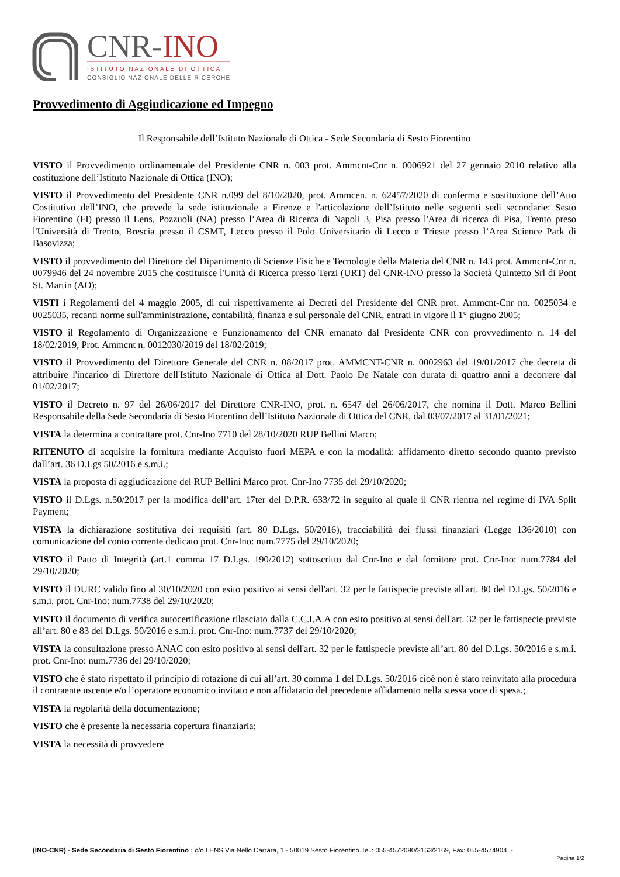CNR-INO
ISTITUTO NAZIONALE DI OTTICA
CONSIGLIO NAZIONALE DELLE RICERCHE
Provvedimento di Aggiudicazione ed Impegno
Il Responsabile dell’Istituto Nazionale di Ottica - Sede Secondaria di Sesto Fiorentino
VISTO il Provvedimento ordinamentale del Presidente CNR n. 003 prot. Ammcnt-Cnr n. 0006921 del 27 gennaio 2010 relativo alla costituzione dell’Istituto Nazionale di Ottica (INO);
VISTO il Provvedimento del Presidente CNR n.099 del 8/10/2020, prot. Ammcen. n. 62457/2020 di conferma e sostituzione dell’Atto Costitutivo dell’INO, che prevede la sede istituzionale a Firenze e l'articolazione dell’Istituto nelle seguenti sedi secondarie: Sesto Fiorentino (FI) presso il Lens, Pozzuoli (NA) presso l’Area di Ricerca di Napoli 3, Pisa presso l'Area di ricerca di Pisa, Trento preso l'Università di Trento, Brescia presso il CSMT, Lecco presso il Polo Universitario di Lecco e Trieste presso l’Area Science Park di Basovizza;
VISTO il provvedimento del Direttore del Dipartimento di Scienze Fisiche e Tecnologie della Materia del CNR n. 143 prot. Ammcnt-Cnr n. 0079946 del 24 novembre 2015 che costituisce l'Unità di Ricerca presso Terzi (URT) del CNR-INO presso la Società Quintetto Srl di Pont St. Martin (AO);
VISTI i Regolamenti del 4 maggio 2005, di cui rispettivamente ai Decreti del Presidente del CNR prot. Ammcnt-Cnr nn. 0025034 e 0025035, recanti norme sull'amministrazione, contabilità, finanza e sul personale del CNR, entrati in vigore il 1° giugno 2005;
VISTO il Regolamento di Organizzazione e Funzionamento del CNR emanato dal Presidente CNR con provvedimento n. 14 del 18/02/2019, Prot. Ammcnt n. 0012030/2019 del 18/02/2019;
VISTO il Provvedimento del Direttore Generale del CNR n. 08/2017 prot. AMMCNT-CNR n. 0002963 del 19/01/2017 che decreta di attribuire l'incarico di Direttore dell'Istituto Nazionale di Ottica al Dott. Paolo De Natale con durata di quattro anni a decorrere dal 01/02/2017;
VISTO il Decreto n. 97 del 26/06/2017 del Direttore CNR-INO, prot. n. 6547 del 26/06/2017, che nomina il Dott. Marco Bellini Responsabile della Sede Secondaria di Sesto Fiorentino dell’Istituto Nazionale di Ottica del CNR, dal 03/07/2017 al 31/01/2021;
VISTA la determina a contrattare prot. Cnr-Ino 7710 del 28/10/2020 RUP Bellini Marco;
RITENUTO di acquisire la fornitura mediante Acquisto fuori MEPA e con la modalità: affidamento diretto secondo quanto previsto dall’art. 36 D.Lgs 50/2016 e s.m.i.;
VISTA la proposta di aggiudicazione del RUP Bellini Marco prot. Cnr-Ino 7735 del 29/10/2020;
VISTO il D.Lgs. n.50/2017 per la modifica dell’art. 17ter del D.P.R. 633/72 in seguito al quale il CNR rientra nel regime di IVA Split Payment;
VISTA la dichiarazione sostitutiva dei requisiti (art. 80 D.Lgs. 50/2016), tracciabilità dei flussi finanziari (Legge 136/2010) con comunicazione del conto corrente dedicato prot. Cnr-Ino: num.7775 del 29/10/2020;
VISTO il Patto di Integrità (art.1 comma 17 D.Lgs. 190/2012) sottoscritto dal Cnr-Ino e dal fornitore prot. Cnr-Ino: num.7784 del 29/10/2020;
VISTO il DURC valido fino al 30/10/2020 con esito positivo ai sensi dell'art. 32 per le fattispecie previste all'art. 80 del D.Lgs. 50/2016 e s.m.i. prot. Cnr-Ino: num.7738 del 29/10/2020;
VISTO il documento di verifica autocertificazione rilasciato dalla C.C.I.A.A con esito positivo ai sensi dell'art. 32 per le fattispecie previste all’art. 80 e 83 del D.Lgs. 50/2016 e s.m.i. prot. Cnr-Ino: num.7737 del 29/10/2020;
VISTA la consultazione presso ANAC con esito positivo ai sensi dell'art. 32 per le fattispecie previste all’art. 80 del D.Lgs. 50/2016 e s.m.i. prot. Cnr-Ino: num.7736 del 29/10/2020;
VISTO che è stato rispettato il principio di rotazione di cui all’art. 30 comma 1 del D.Lgs. 50/2016 cioè non è stato reinvitato alla procedura il contraente uscente e/o l’operatore economico invitato e non affidatario del precedente affidamento nella stessa voce di spesa.;
VISTA la regolarità della documentazione;
VISTO che è presente la necessaria copertura finanziaria;
VISTA la necessità di provvedere
(INO-CNR) - Sede Secondaria di Sesto Fiorentino : c/o LENS.Via Nello Carrara, 1 - 50019 Sesto Fiorentino.Tel.: 055-4572090/2163/2169, Fax: 055-4574904. -
Pagina 1/2